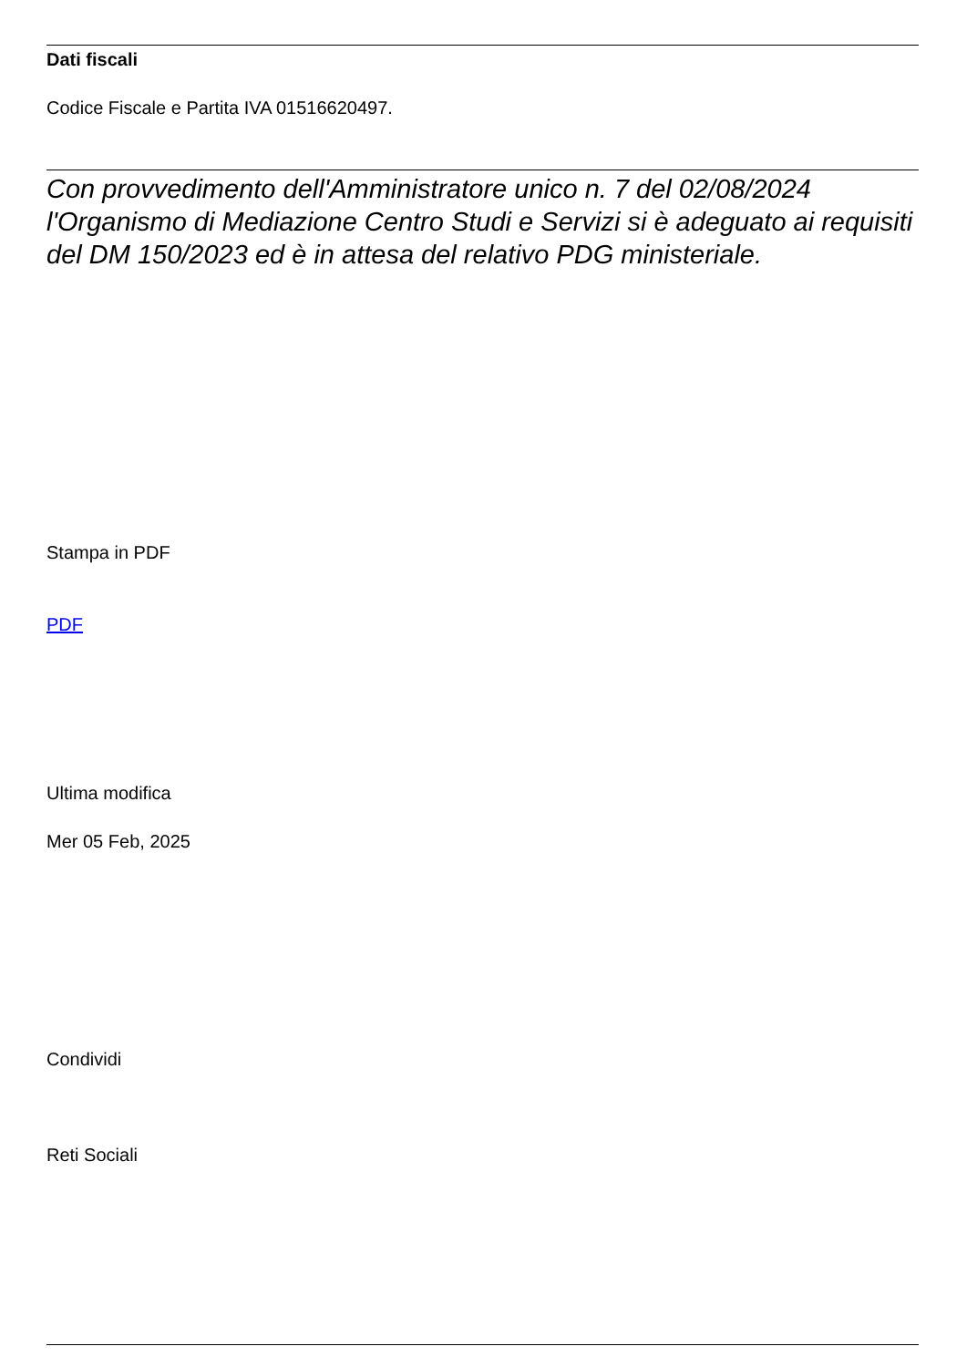Dati fiscali
Codice Fiscale e Partita IVA 01516620497.
Con provvedimento dell'Amministratore unico n. 7 del 02/08/2024 l'Organismo di Mediazione Centro Studi e Servizi si è adeguato ai requisiti del DM 150/2023 ed è in attesa del relativo PDG ministeriale.
Stampa in PDF
PDF
Ultima modifica
Mer 05 Feb, 2025
Condividi
Reti Sociali